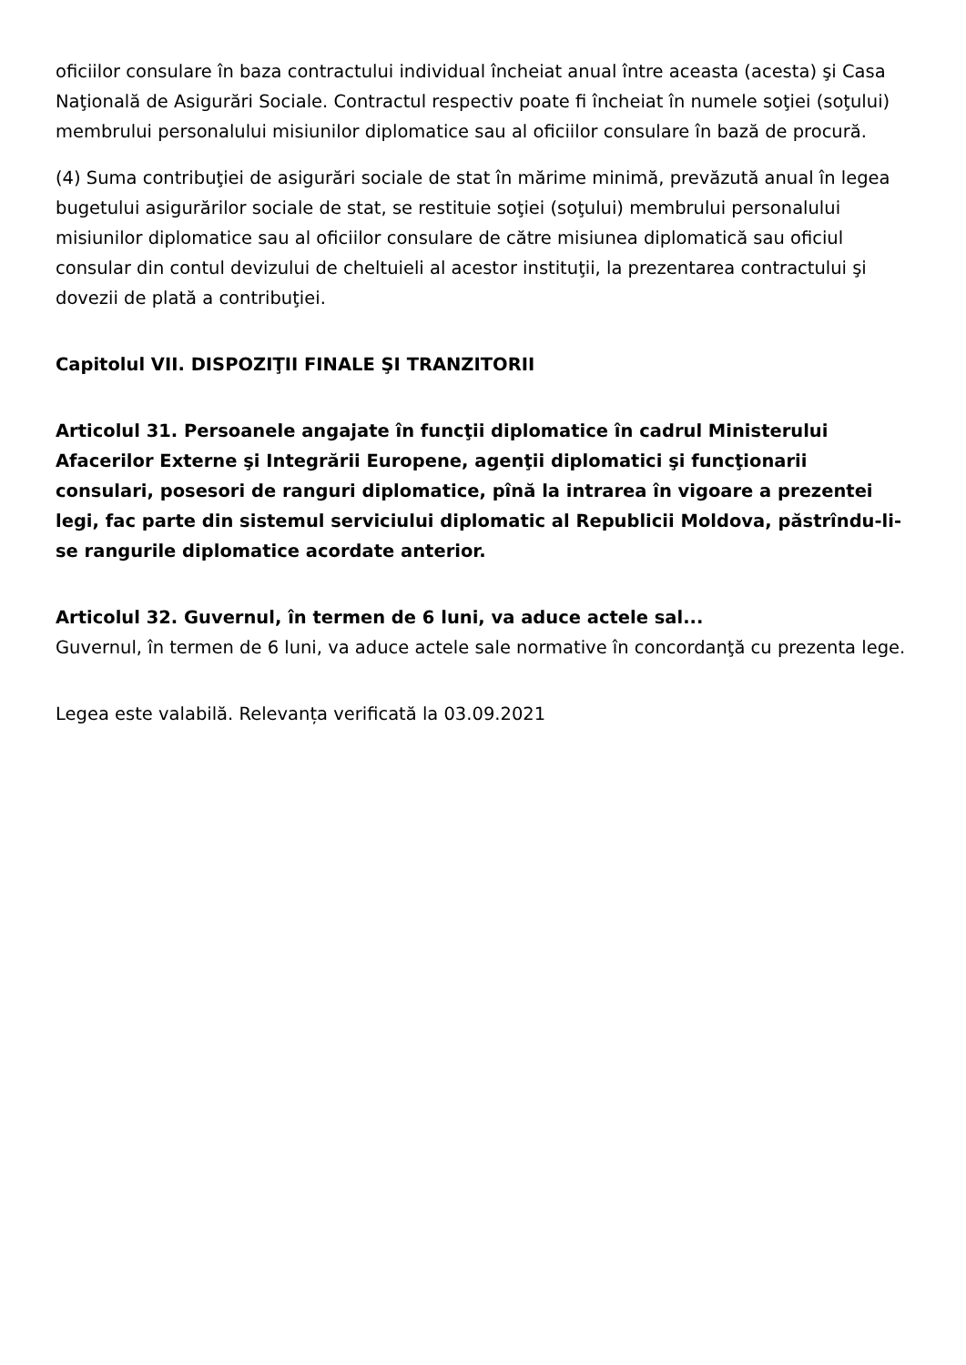oficiilor consulare în baza contractului individual încheiat anual între aceasta (acesta) şi Casa Naţională de Asigurări Sociale. Contractul respectiv poate fi încheiat în numele soţiei (soţului) membrului personalului misiunilor diplomatice sau al oficiilor consulare în bază de procură.
(4) Suma contribuţiei de asigurări sociale de stat în mărime minimă, prevăzută anual în legea bugetului asigurărilor sociale de stat, se restituie soţiei (soţului) membrului personalului misiunilor diplomatice sau al oficiilor consulare de către misiunea diplomatică sau oficiul consular din contul devizului de cheltuieli al acestor instituţii, la prezentarea contractului şi dovezii de plată a contribuţiei.
Capitolul VII. DISPOZIŢII FINALE ŞI TRANZITORII
Articolul 31. Persoanele angajate în funcţii diplomatice în cadrul Ministerului Afacerilor Externe şi Integrării Europene, agenţii diplomatici şi funcţionarii consulari, posesori de ranguri diplomatice, pînă la intrarea în vigoare a prezentei legi, fac parte din sistemul serviciului diplomatic al Republicii Moldova, păstrîndu-li-se rangurile diplomatice acordate anterior.
Articolul 32. Guvernul, în termen de 6 luni, va aduce actele sal...
Guvernul, în termen de 6 luni, va aduce actele sale normative în concordanţă cu prezenta lege.
Legea este valabilă. Relevanța verificată la 03.09.2021